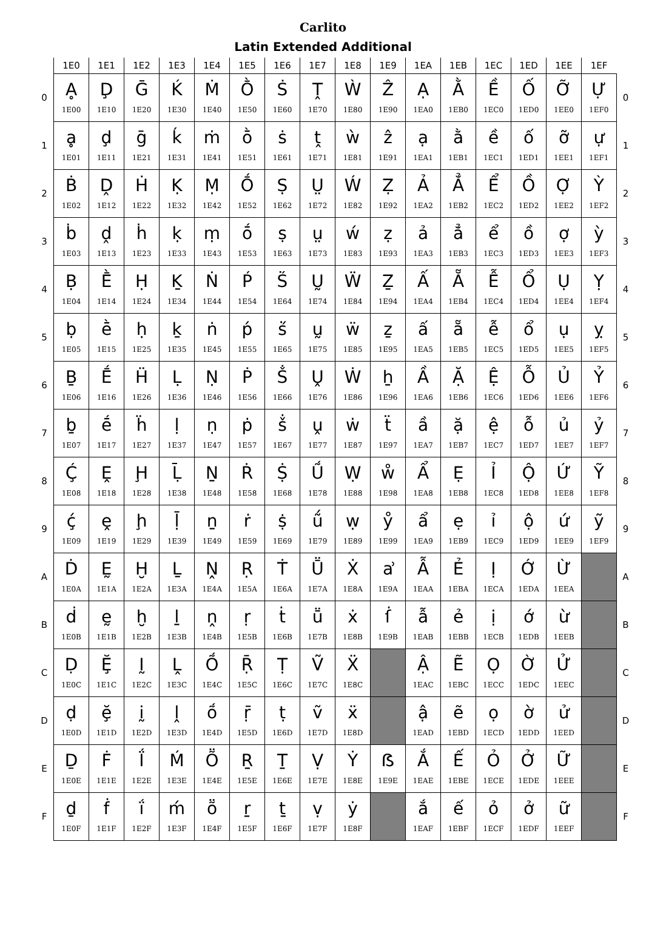Carlito
Latin Extended Additional
| | 1E0 | 1E1 | 1E2 | 1E3 | 1E4 | 1E5 | 1E6 | 1E7 | 1E8 | 1E9 | 1EA | 1EB | 1EC | 1ED | 1EE | 1EF | |
| --- | --- | --- | --- | --- | --- | --- | --- | --- | --- | --- | --- | --- | --- | --- | --- | --- | --- |
| 0 | Ḁ 1E00 | Ḑ 1E10 | Ḡ 1E20 | Ḱ 1E30 | Ṁ 1E40 | Ṑ 1E50 | Ṡ 1E60 | Ṱ 1E70 | Ẁ 1E80 | Ẑ 1E90 | Ạ 1EA0 | Ằ 1EB0 | Ề 1EC0 | Ố 1ED0 | Ỡ 1EE0 | Ự 1EF0 | 0 |
| 1 | ḁ 1E01 | ḑ 1E11 | ḡ 1E21 | ḱ 1E31 | ṁ 1E41 | ṑ 1E51 | ṡ 1E61 | ṱ 1E71 | ẁ 1E81 | ẑ 1E91 | ạ 1EA1 | ằ 1EB1 | ề 1EC1 | ố 1ED1 | ỡ 1EE1 | ự 1EF1 | 1 |
| 2 | Ḃ 1E02 | Ḓ 1E12 | Ḣ 1E22 | Ḳ 1E32 | Ṃ 1E42 | Ṓ 1E52 | Ṣ 1E62 | Ṳ 1E72 | Ẃ 1E82 | Ẓ 1E92 | Ả 1EA2 | Ẳ 1EB2 | Ể 1EC2 | Ồ 1ED2 | Ợ 1EE2 | Ỳ 1EF2 | 2 |
| 3 | ḃ 1E03 | ḓ 1E13 | ḣ 1E23 | ḳ 1E33 | ṃ 1E43 | ṓ 1E53 | ṣ 1E63 | ṳ 1E73 | ẃ 1E83 | ẓ 1E93 | ả 1EA3 | ẳ 1EB3 | ể 1EC3 | ồ 1ED3 | ợ 1EE3 | ỳ 1EF3 | 3 |
| 4 | Ḅ 1E04 | Ḕ 1E14 | Ḥ 1E24 | Ḵ 1E34 | Ṅ 1E44 | Ṕ 1E54 | Ṥ 1E64 | Ṵ 1E74 | Ẅ 1E84 | Ẕ 1E94 | Ấ 1EA4 | Ẵ 1EB4 | Ễ 1EC4 | Ổ 1ED4 | Ụ 1EE4 | Ỵ 1EF4 | 4 |
| 5 | ḅ 1E05 | ḕ 1E15 | ḥ 1E25 | ḵ 1E35 | ṅ 1E45 | ṕ 1E55 | ṥ 1E65 | ṵ 1E75 | ẅ 1E85 | ẕ 1E95 | ấ 1EA5 | ẵ 1EB5 | ễ 1EC5 | ổ 1ED5 | ụ 1EE5 | ỵ 1EF5 | 5 |
| 6 | Ḇ 1E06 | Ḗ 1E16 | Ḧ 1E26 | Ḷ 1E36 | Ṇ 1E46 | Ṗ 1E56 | Ṧ 1E66 | Ṷ 1E76 | Ẇ 1E86 | ẖ 1E96 | Ầ 1EA6 | Ặ 1EB6 | Ệ 1EC6 | Ỗ 1ED6 | Ủ 1EE6 | Ỷ 1EF6 | 6 |
| 7 | ḇ 1E07 | ḗ 1E17 | ḧ 1E27 | ḷ 1E37 | ṇ 1E47 | ṗ 1E57 | ṧ 1E67 | ṷ 1E77 | ẇ 1E87 | ẗ 1E97 | ầ 1EA7 | ặ 1EB7 | ệ 1EC7 | ỗ 1ED7 | ủ 1EE7 | ỷ 1EF7 | 7 |
| 8 | Ḉ 1E08 | Ḙ 1E18 | Ḩ 1E28 | Ḹ 1E38 | Ṉ 1E48 | Ṙ 1E58 | Ṩ 1E68 | Ṹ 1E78 | Ẉ 1E88 | ẘ 1E98 | Ẩ 1EA8 | Ẹ 1EB8 | Ỉ 1EC8 | Ộ 1ED8 | Ứ 1EE8 | Ỹ 1EF8 | 8 |
| 9 | ḉ 1E09 | ḙ 1E19 | ḩ 1E29 | ḹ 1E39 | ṉ 1E49 | ṙ 1E59 | ṩ 1E69 | ṹ 1E79 | ẉ 1E89 | ẙ 1E99 | ẩ 1EA9 | ẹ 1EB9 | ỉ 1EC9 | ộ 1ED9 | ứ 1EE9 | ỹ 1EF9 | 9 |
| A | Ḋ 1E0A | Ḛ 1E1A | Ḫ 1E2A | Ḻ 1E3A | Ṋ 1E4A | Ṛ 1E5A | Ṫ 1E6A | Ṻ 1E7A | Ẋ 1E8A | ẚ 1E9A | Ẫ 1EAA | Ẻ 1EBA | Ị 1ECA | Ớ 1EDA | Ừ 1EEA | | A |
| B | ḋ 1E0B | ḛ 1E1B | ḫ 1E2B | ḻ 1E3B | ṋ 1E4B | ṛ 1E5B | ṫ 1E6B | ṻ 1E7B | ẋ 1E8B | ẛ 1E9B | ẫ 1EAB | ẻ 1EBB | ị 1ECB | ớ 1EDB | ừ 1EEB | | B |
| C | Ḍ 1E0C | Ḝ 1E1C | Ḭ 1E2C | Ḽ 1E3C | Ṍ 1E4C | Ṝ 1E5C | Ṭ 1E6C | Ṽ 1E7C | Ẍ 1E8C | | Ậ 1EAC | Ẽ 1EBC | Ọ 1ECC | Ờ 1EDC | Ử 1EEC | | C |
| D | ḍ 1E0D | ḝ 1E1D | ḭ 1E2D | ḽ 1E3D | ṍ 1E4D | ṝ 1E5D | ṭ 1E6D | ṽ 1E7D | ẍ 1E8D | | ậ 1EAD | ẽ 1EBD | ọ 1ECD | ờ 1EDD | ử 1EED | | D |
| E | Ḏ 1E0E | Ḟ 1E1E | Ḯ 1E2E | Ḿ 1E3E | Ṏ 1E4E | Ṟ 1E5E | Ṯ 1E6E | Ṿ 1E7E | Ẏ 1E8E | ẞ 1E9E | Ắ 1EAE | Ế 1EBE | Ỏ 1ECE | Ở 1EDE | Ữ 1EEE | | E |
| F | ḏ 1E0F | ḟ 1E1F | ḯ 1E2F | ḿ 1E3F | ṏ 1E4F | ṟ 1E5F | ṯ 1E6F | ṿ 1E7F | ẏ 1E8F | | ắ 1EAF | ế 1EBF | ỏ 1ECF | ở 1EDF | ữ 1EEF | | F |